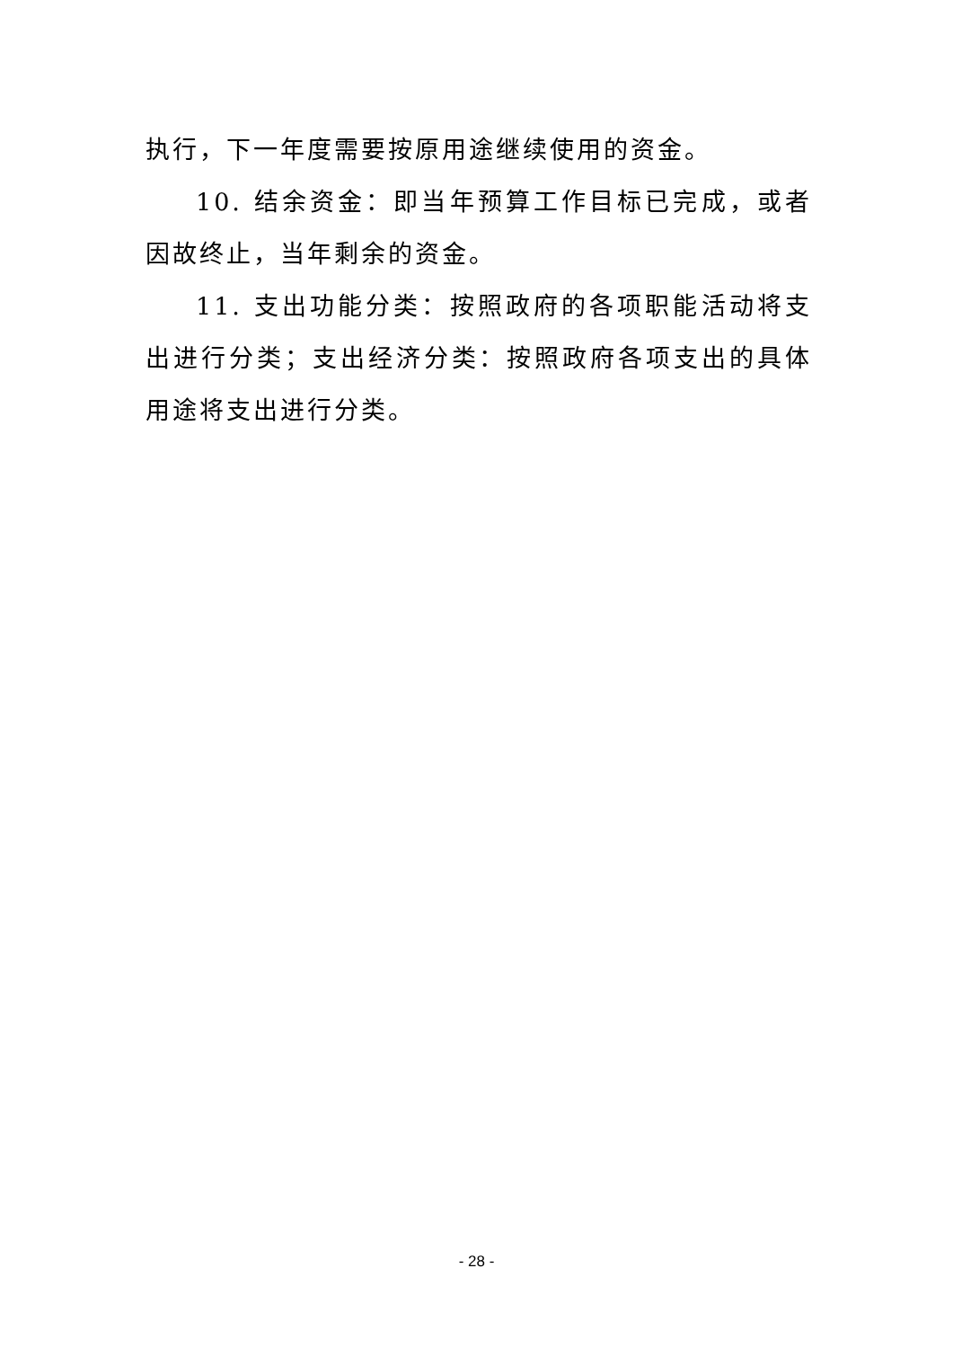执行，下一年度需要按原用途继续使用的资金。
10. 结余资金：即当年预算工作目标已完成，或者因故终止，当年剩余的资金。
11. 支出功能分类：按照政府的各项职能活动将支出进行分类；支出经济分类：按照政府各项支出的具体用途将支出进行分类。
- 28 -